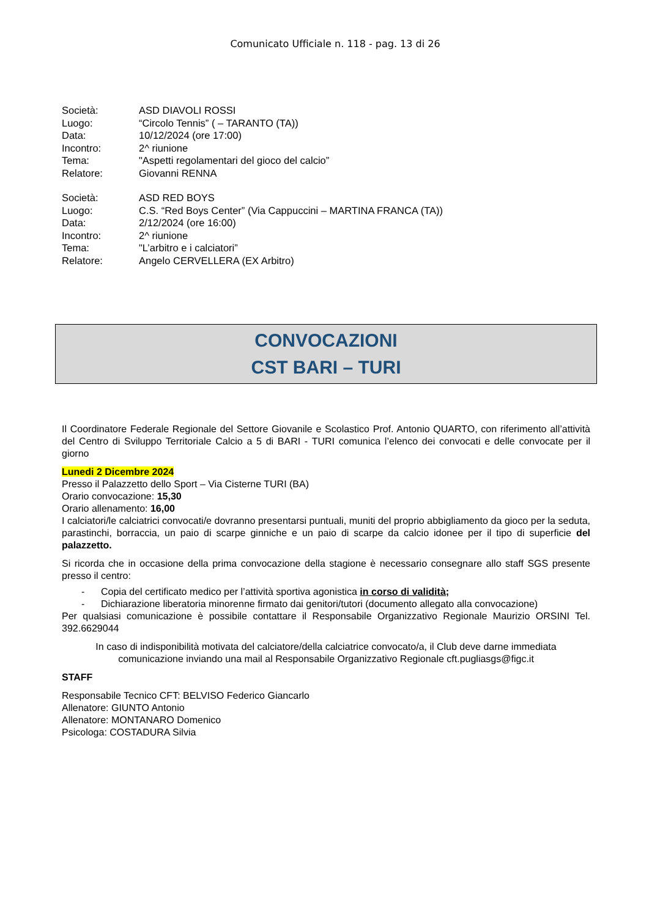Comunicato Ufficiale n. 118 - pag. 13 di 26
| Società: | ASD DIAVOLI ROSSI |
| Luogo: | “Circolo Tennis” ( – TARANTO (TA)) |
| Data: | 10/12/2024 (ore 17:00) |
| Incontro: | 2^ riunione |
| Tema: | "Aspetti regolamentari del gioco del calcio” |
| Relatore: | Giovanni RENNA |
| Società: | ASD RED BOYS |
| Luogo: | C.S. “Red Boys Center” (Via Cappuccini – MARTINA FRANCA (TA)) |
| Data: | 2/12/2024 (ore 16:00) |
| Incontro: | 2^ riunione |
| Tema: | "L’arbitro e i calciatori” |
| Relatore: | Angelo CERVELLERA (EX Arbitro) |
CONVOCAZIONI
CST BARI – TURI
Il Coordinatore Federale Regionale del Settore Giovanile e Scolastico Prof. Antonio QUARTO, con riferimento all’attività del Centro di Sviluppo Territoriale Calcio a 5 di BARI - TURI comunica l’elenco dei convocati e delle convocate per il giorno
Lunedi 2 Dicembre 2024
Presso il Palazzetto dello Sport – Via Cisterne TURI (BA)
Orario convocazione: 15,30
Orario allenamento: 16,00
I calciatori/le calciatrici convocati/e dovranno presentarsi puntuali, muniti del proprio abbigliamento da gioco per la seduta, parastinchi, borraccia, un paio di scarpe ginniche e un paio di scarpe da calcio idonee per il tipo di superficie del palazzetto.
Si ricorda che in occasione della prima convocazione della stagione è necessario consegnare allo staff SGS presente presso il centro:
- Copia del certificato medico per l’attività sportiva agonistica in corso di validità;
- Dichiarazione liberatoria minorenne firmato dai genitori/tutori (documento allegato alla convocazione)
Per qualsiasi comunicazione è possibile contattare il Responsabile Organizzativo Regionale Maurizio ORSINI Tel. 392.6629044
In caso di indisponibilità motivata del calciatore/della calciatrice convocato/a, il Club deve darne immediata comunicazione inviando una mail al Responsabile Organizzativo Regionale cft.pugliasgs@figc.it
STAFF
Responsabile Tecnico CFT: BELVISO Federico Giancarlo
Allenatore: GIUNTO Antonio
Allenatore: MONTANARO Domenico
Psicologa: COSTADURA Silvia